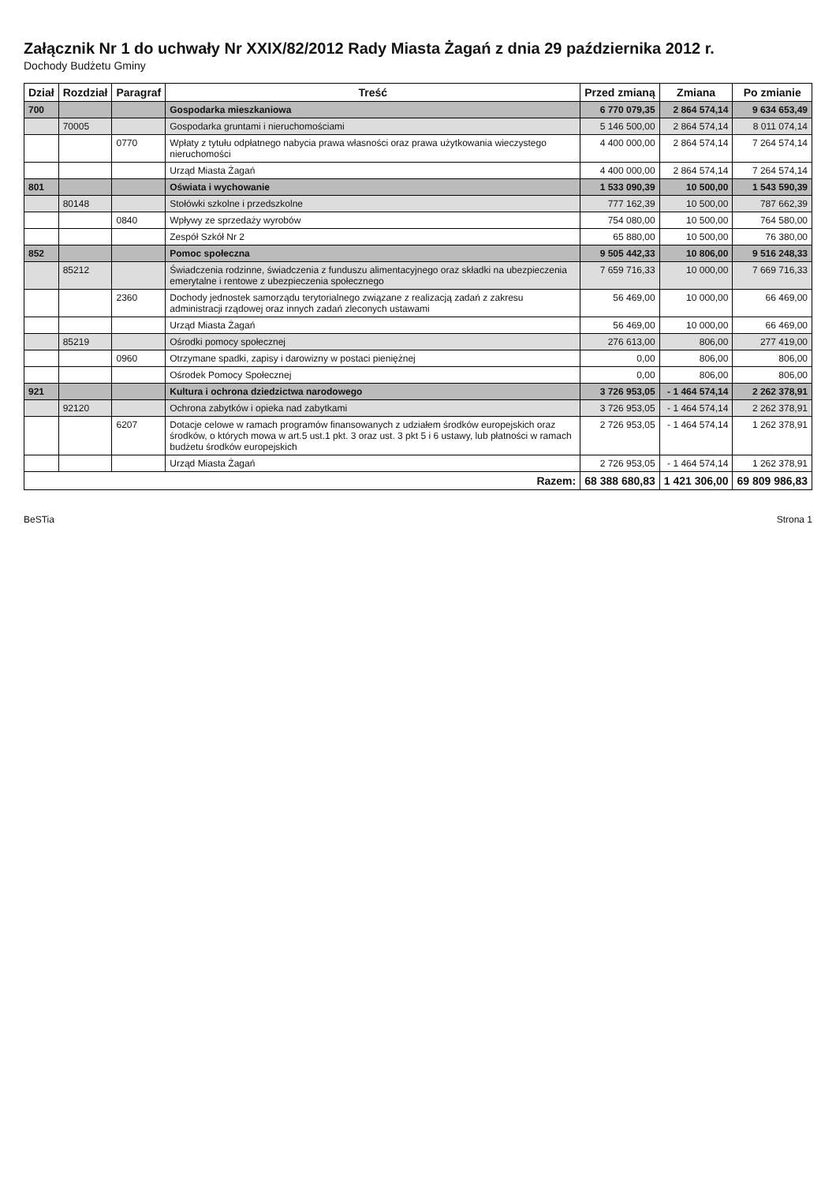Załącznik Nr 1 do uchwały Nr XXIX/82/2012 Rady Miasta Żagań z dnia 29 października 2012 r.
Dochody Budżetu Gminy
| Dział | Rozdział | Paragraf | Treść | Przed zmianą | Zmiana | Po zmianie |
| --- | --- | --- | --- | --- | --- | --- |
| 700 | | | Gospodarka mieszkaniowa | 6 770 079,35 | 2 864 574,14 | 9 634 653,49 |
| | 70005 | | Gospodarka gruntami i nieruchomościami | 5 146 500,00 | 2 864 574,14 | 8 011 074,14 |
| | | 0770 | Wpłaty z tytułu odpłatnego nabycia prawa własności oraz prawa użytkowania wieczystego nieruchomości | 4 400 000,00 | 2 864 574,14 | 7 264 574,14 |
| | | | Urząd Miasta Żagań | 4 400 000,00 | 2 864 574,14 | 7 264 574,14 |
| 801 | | | Oświata i wychowanie | 1 533 090,39 | 10 500,00 | 1 543 590,39 |
| | 80148 | | Stołówki szkolne i przedszkolne | 777 162,39 | 10 500,00 | 787 662,39 |
| | | 0840 | Wpływy ze sprzedaży wyrobów | 754 080,00 | 10 500,00 | 764 580,00 |
| | | | Zespół Szkół Nr 2 | 65 880,00 | 10 500,00 | 76 380,00 |
| 852 | | | Pomoc społeczna | 9 505 442,33 | 10 806,00 | 9 516 248,33 |
| | 85212 | | Świadczenia rodzinne, świadczenia z funduszu alimentacyjnego oraz składki na ubezpieczenia emerytalne i rentowe z ubezpieczenia społecznego | 7 659 716,33 | 10 000,00 | 7 669 716,33 |
| | | 2360 | Dochody jednostek samorządu terytorialnego związane z realizacją zadań z zakresu administracji rządowej oraz innych zadań zleconych ustawami | 56 469,00 | 10 000,00 | 66 469,00 |
| | | | Urząd Miasta Żagań | 56 469,00 | 10 000,00 | 66 469,00 |
| | 85219 | | Ośrodki pomocy społecznej | 276 613,00 | 806,00 | 277 419,00 |
| | | 0960 | Otrzymane spadki, zapisy i darowizny w postaci pieniężnej | 0,00 | 806,00 | 806,00 |
| | | | Ośrodek Pomocy Społecznej | 0,00 | 806,00 | 806,00 |
| 921 | | | Kultura i ochrona dziedzictwa narodowego | 3 726 953,05 | - 1 464 574,14 | 2 262 378,91 |
| | 92120 | | Ochrona zabytków i opieka nad zabytkami | 3 726 953,05 | - 1 464 574,14 | 2 262 378,91 |
| | | 6207 | Dotacje celowe w ramach programów finansowanych z udziałem środków europejskich oraz środków, o których mowa w art.5 ust.1 pkt. 3 oraz ust. 3 pkt 5 i 6 ustawy, lub płatności w ramach budżetu środków europejskich | 2 726 953,05 | - 1 464 574,14 | 1 262 378,91 |
| | | | Urząd Miasta Żagań | 2 726 953,05 | - 1 464 574,14 | 1 262 378,91 |
| Razem: | | | | 68 388 680,83 | 1 421 306,00 | 69 809 986,83 |
BeSTia Strona 1